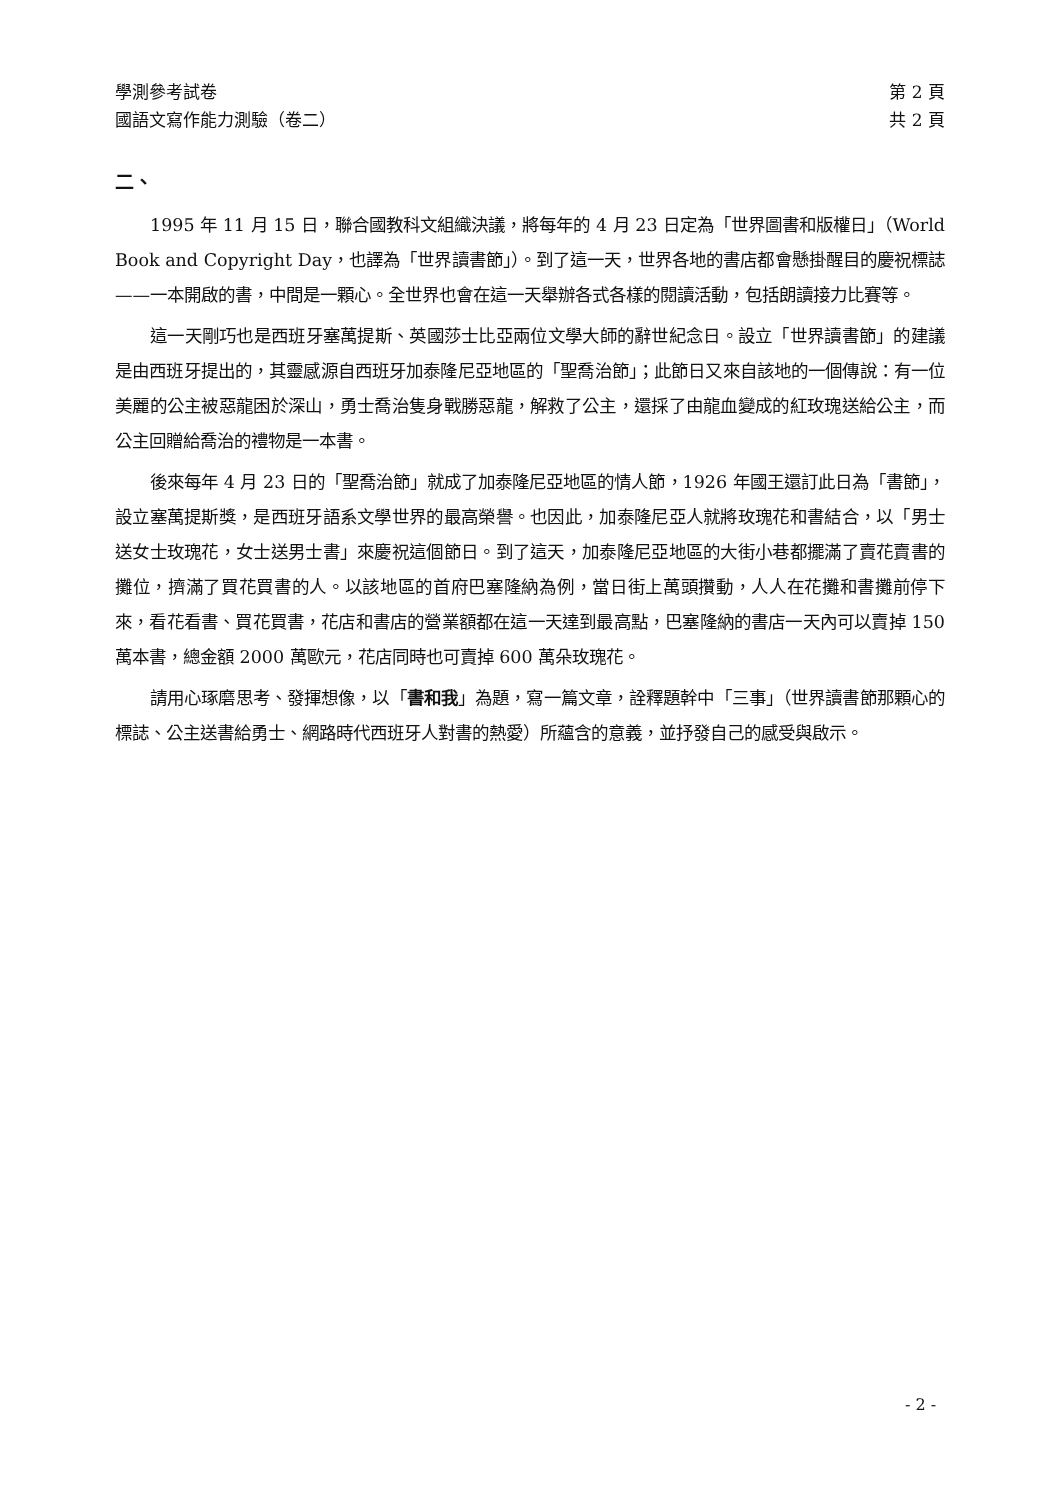學測參考試卷
國語文寫作能力測驗（卷二）
第 2 頁
共 2 頁
二、
1995 年 11 月 15 日，聯合國教科文組織決議，將每年的 4 月 23 日定為「世界圖書和版權日」（World Book and Copyright Day，也譯為「世界讀書節」）。到了這一天，世界各地的書店都會懸掛醒目的慶祝標誌——一本開啟的書，中間是一顆心。全世界也會在這一天舉辦各式各樣的閱讀活動，包括朗讀接力比賽等。
這一天剛巧也是西班牙塞萬提斯、英國莎士比亞兩位文學大師的辭世紀念日。設立「世界讀書節」的建議是由西班牙提出的，其靈感源自西班牙加泰隆尼亞地區的「聖喬治節」；此節日又來自該地的一個傳說：有一位美麗的公主被惡龍困於深山，勇士喬治隻身戰勝惡龍，解救了公主，還採了由龍血變成的紅玫瑰送給公主，而公主回贈給喬治的禮物是一本書。
後來每年 4 月 23 日的「聖喬治節」就成了加泰隆尼亞地區的情人節，1926 年國王還訂此日為「書節」，設立塞萬提斯獎，是西班牙語系文學世界的最高榮譽。也因此，加泰隆尼亞人就將玫瑰花和書結合，以「男士送女士玫瑰花，女士送男士書」來慶祝這個節日。到了這天，加泰隆尼亞地區的大街小巷都擺滿了賣花賣書的攤位，擠滿了買花買書的人。以該地區的首府巴塞隆納為例，當日街上萬頭攢動，人人在花攤和書攤前停下來，看花看書、買花買書，花店和書店的營業額都在這一天達到最高點，巴塞隆納的書店一天內可以賣掉 150 萬本書，總金額 2000 萬歐元，花店同時也可賣掉 600 萬朵玫瑰花。
請用心琢磨思考、發揮想像，以「書和我」為題，寫一篇文章，詮釋題幹中「三事」（世界讀書節那顆心的標誌、公主送書給勇士、網路時代西班牙人對書的熱愛）所蘊含的意義，並抒發自己的感受與啟示。
- 2 -